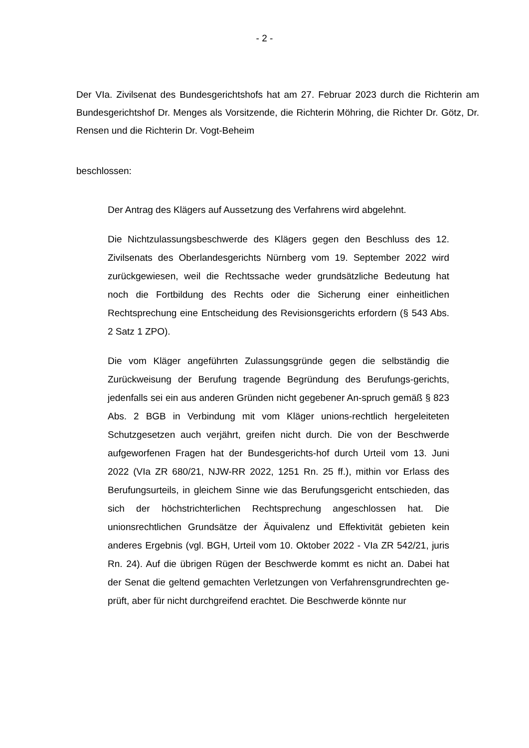- 2 -
Der VIa. Zivilsenat des Bundesgerichtshofs hat am 27. Februar 2023 durch die Richterin am Bundesgerichtshof Dr. Menges als Vorsitzende, die Richterin Möhring, die Richter Dr. Götz, Dr. Rensen und die Richterin Dr. Vogt-Beheim
beschlossen:
Der Antrag des Klägers auf Aussetzung des Verfahrens wird abgelehnt.
Die Nichtzulassungsbeschwerde des Klägers gegen den Beschluss des 12. Zivilsenats des Oberlandesgerichts Nürnberg vom 19. September 2022 wird zurückgewiesen, weil die Rechtssache weder grundsätzliche Bedeutung hat noch die Fortbildung des Rechts oder die Sicherung einer einheitlichen Rechtsprechung eine Entscheidung des Revisionsgerichts erfordern (§ 543 Abs. 2 Satz 1 ZPO).
Die vom Kläger angeführten Zulassungsgründe gegen die selbständig die Zurückweisung der Berufung tragende Begründung des Berufungs-gerichts, jedenfalls sei ein aus anderen Gründen nicht gegebener An-spruch gemäß § 823 Abs. 2 BGB in Verbindung mit vom Kläger unions-rechtlich hergeleiteten Schutzgesetzen auch verjährt, greifen nicht durch. Die von der Beschwerde aufgeworfenen Fragen hat der Bundesgerichts-hof durch Urteil vom 13. Juni 2022 (VIa ZR 680/21, NJW-RR 2022, 1251 Rn. 25 ff.), mithin vor Erlass des Berufungsurteils, in gleichem Sinne wie das Berufungsgericht entschieden, das sich der höchstrichterlichen Rechtsprechung angeschlossen hat. Die unionsrechtlichen Grundsätze der Äquivalenz und Effektivität gebieten kein anderes Ergebnis (vgl. BGH, Urteil vom 10. Oktober 2022 - VIa ZR 542/21, juris Rn. 24). Auf die übrigen Rügen der Beschwerde kommt es nicht an. Dabei hat der Senat die geltend gemachten Verletzungen von Verfahrensgrundrechten ge-prüft, aber für nicht durchgreifend erachtet. Die Beschwerde könnte nur